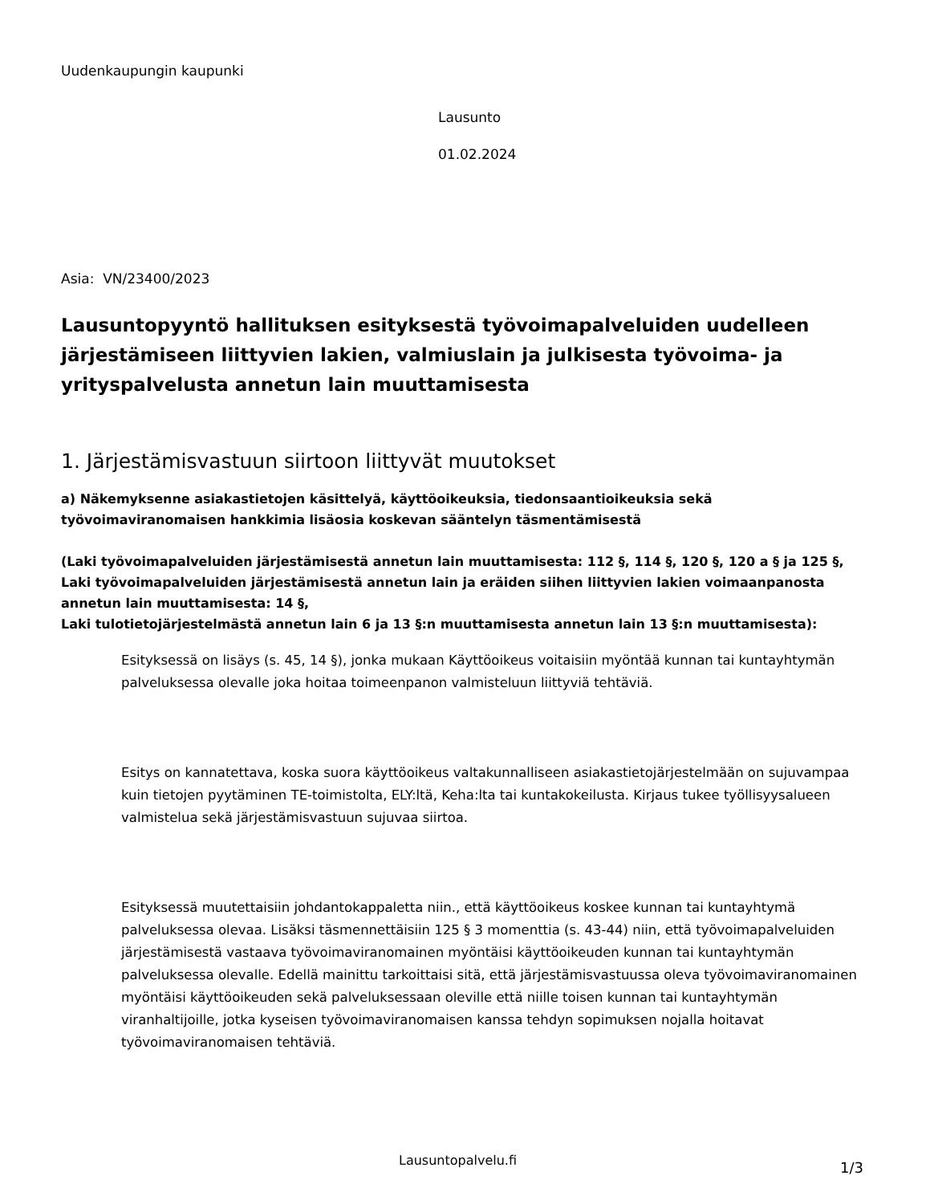Uudenkaupungin kaupunki
Lausunto
01.02.2024
Asia: VN/23400/2023
Lausuntopyyntö hallituksen esityksestä työvoimapalveluiden uudelleen järjestämiseen liittyvien lakien, valmiuslain ja julkisesta työvoima- ja yrityspalvelusta annetun lain muuttamisesta
1. Järjestämisvastuun siirtoon liittyvät muutokset
a) Näkemyksenne asiakastietojen käsittelyä, käyttöoikeuksia, tiedonsaantioikeuksia sekä työvoimaviranomaisen hankkimia lisäosia koskevan sääntelyn täsmentämisestä
(Laki työvoimapalveluiden järjestämisestä annetun lain muuttamisesta: 112 §, 114 §, 120 §, 120 a § ja 125 §,
Laki työvoimapalveluiden järjestämisestä annetun lain ja eräiden siihen liittyvien lakien voimaanpanosta annetun lain muuttamisesta: 14 §,
Laki tulotietojärjestelmästä annetun lain 6 ja 13 §:n muuttamisesta annetun lain 13 §:n muuttamisesta):
Esityksessä on lisäys (s. 45, 14 §), jonka mukaan Käyttöoikeus voitaisiin myöntää kunnan tai kuntayhtymän palveluksessa olevalle joka hoitaa toimeenpanon valmisteluun liittyviä tehtäviä.
Esitys on kannatettava, koska suora käyttöoikeus valtakunnalliseen asiakastietojärjestelmään on sujuvampaa kuin tietojen pyytäminen TE-toimistolta, ELY:ltä, Keha:lta tai kuntakokeilusta. Kirjaus tukee työllisyysalueen valmistelua sekä järjestämisvastuun sujuvaa siirtoa.
Esityksessä muutettaisiin johdantokappaletta niin., että käyttöoikeus koskee kunnan tai kuntayhtymä palveluksessa olevaa. Lisäksi täsmennettäisiin 125 § 3 momenttia (s. 43-44) niin, että työvoimapalveluiden järjestämisestä vastaava työvoimaviranomainen myöntäisi käyttöoikeuden kunnan tai kuntayhtymän palveluksessa olevalle. Edellä mainittu tarkoittaisi sitä, että järjestämisvastuussa oleva työvoimaviranomainen myöntäisi käyttöoikeuden sekä palveluksessaan oleville että niille toisen kunnan tai kuntayhtymän viranhaltijoille, jotka kyseisen työvoimaviranomaisen kanssa tehdyn sopimuksen nojalla hoitavat työvoimaviranomaisen tehtäviä.
Lausuntopalvelu.fi 1/3